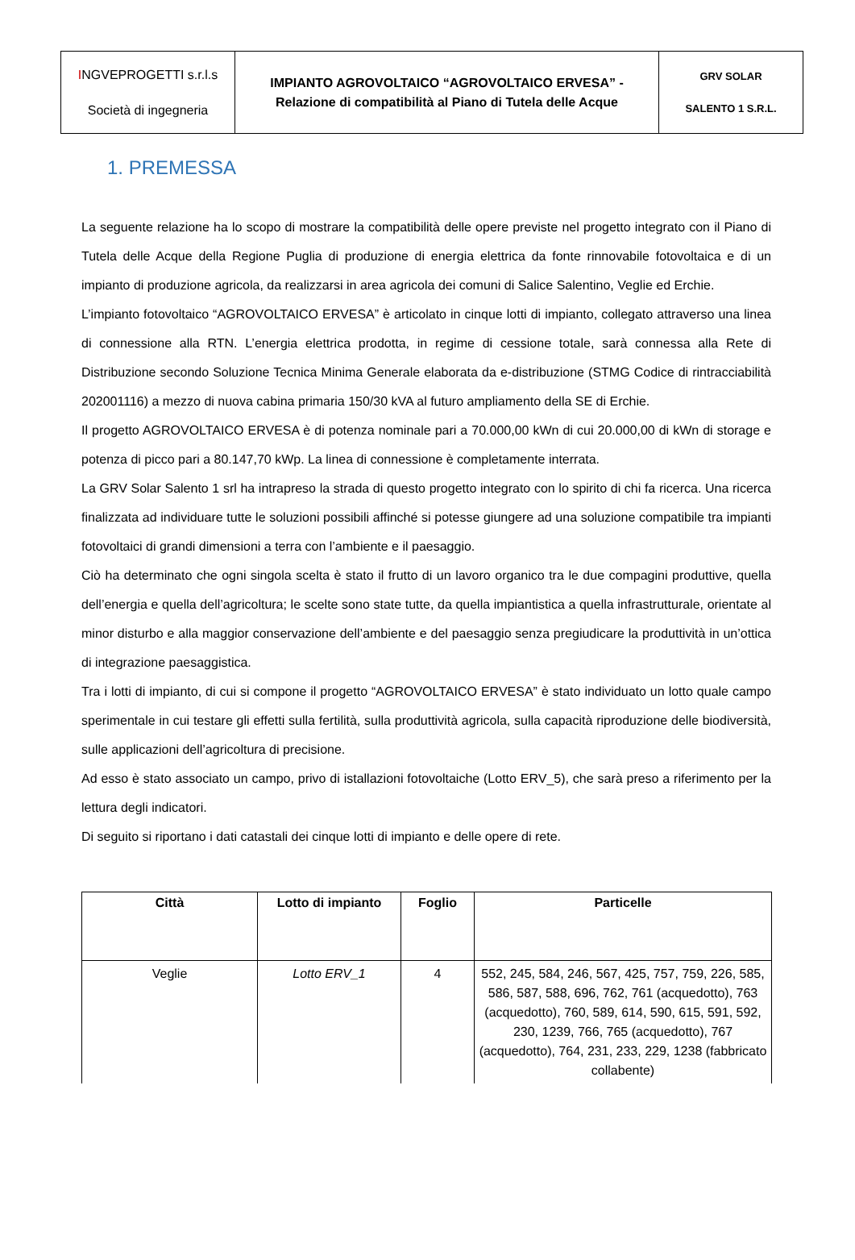| I NGVEPROGETTI s.r.l.s Società di ingegneria | IMPIANTO AGROVOLTAICO “AGROVOLTAICO ERVESA” - Relazione di compatibilità al Piano di Tutela delle Acque | GRV SOLAR SALENTO 1 S.R.L. |
1. PREMESSA
La seguente relazione ha lo scopo di mostrare la compatibilità delle opere previste nel progetto integrato con il Piano di Tutela delle Acque della Regione Puglia di produzione di energia elettrica da fonte rinnovabile fotovoltaica e di un impianto di produzione agricola, da realizzarsi in area agricola dei comuni di Salice Salentino, Veglie ed Erchie.
L’impianto fotovoltaico “AGROVOLTAICO ERVESA” è articolato in cinque lotti di impianto, collegato attraverso una linea di connessione alla RTN. L’energia elettrica prodotta, in regime di cessione totale, sarà connessa alla Rete di Distribuzione secondo Soluzione Tecnica Minima Generale elaborata da e-distribuzione (STMG Codice di rintracciabilità 202001116) a mezzo di nuova cabina primaria 150/30 kVA al futuro ampliamento della SE di Erchie.
Il progetto AGROVOLTAICO ERVESA è di potenza nominale pari a 70.000,00 kWn di cui 20.000,00 di kWn di storage e potenza di picco pari a 80.147,70 kWp. La linea di connessione è completamente interrata.
La GRV Solar Salento 1 srl ha intrapreso la strada di questo progetto integrato con lo spirito di chi fa ricerca. Una ricerca finalizzata ad individuare tutte le soluzioni possibili affinché si potesse giungere ad una soluzione compatibile tra impianti fotovoltaici di grandi dimensioni a terra con l’ambiente e il paesaggio.
Ciò ha determinato che ogni singola scelta è stato il frutto di un lavoro organico tra le due compagini produttive, quella dell’energia e quella dell’agricoltura; le scelte sono state tutte, da quella impiantistica a quella infrastrutturale, orientate al minor disturbo e alla maggior conservazione dell’ambiente e del paesaggio senza pregiudicare la produttività in un’ottica di integrazione paesaggistica.
Tra i lotti di impianto, di cui si compone il progetto “AGROVOLTAICO ERVESA” è stato individuato un lotto quale campo sperimentale in cui testare gli effetti sulla fertilità, sulla produttività agricola, sulla capacità riproduzione delle biodiversità, sulle applicazioni dell’agricoltura di precisione.
Ad esso è stato associato un campo, privo di istallazioni fotovoltaiche (Lotto ERV_5), che sarà preso a riferimento per la lettura degli indicatori.
Di seguito si riportano i dati catastali dei cinque lotti di impianto e delle opere di rete.
| Città | Lotto di impianto | Foglio | Particelle |
| --- | --- | --- | --- |
| Veglie | Lotto ERV_1 | 4 | 552, 245, 584, 246, 567, 425, 757, 759, 226, 585, 586, 587, 588, 696, 762, 761 (acquedotto), 763 (acquedotto), 760, 589, 614, 590, 615, 591, 592, 230, 1239, 766, 765 (acquedotto), 767 (acquedotto), 764, 231, 233, 229, 1238 (fabbricato collabente) |